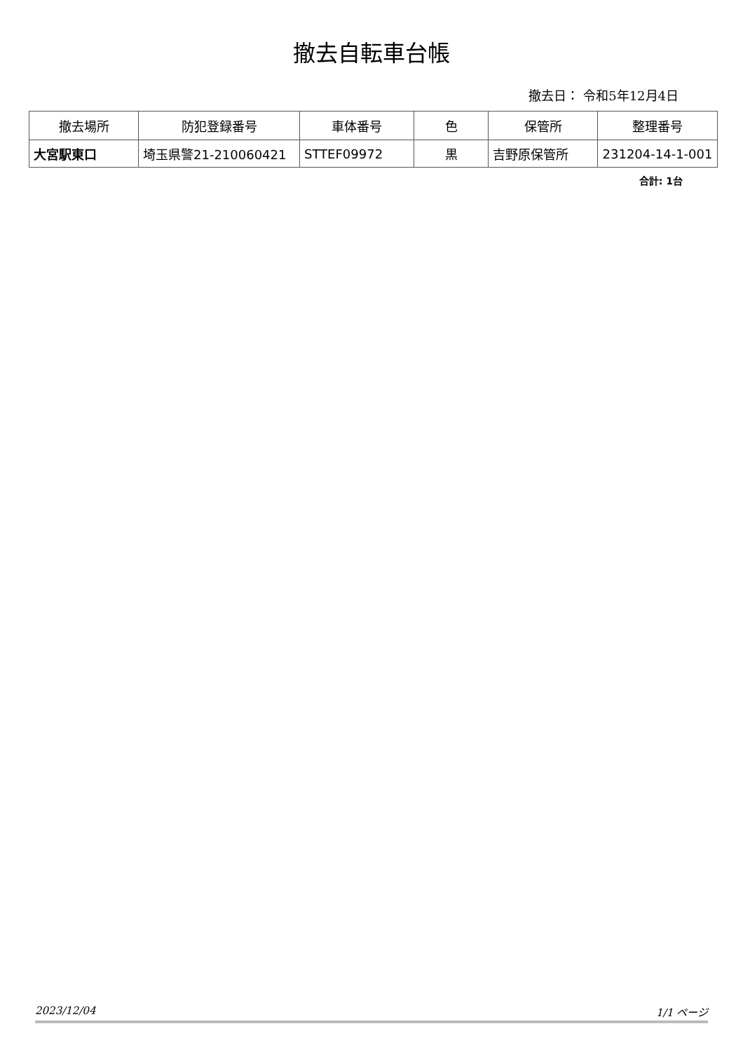撤去自転車台帳
撤去日： 令和5年12月4日
| 撤去場所 | 防犯登録番号 | 車体番号 | 色 | 保管所 | 整理番号 |
| --- | --- | --- | --- | --- | --- |
| 大宮駅東口 | 埼玉県警21-210060421 | STTEF09972 | 黒 | 吉野原保管所 | 231204-14-1-001 |
合計: 1台
2023/12/04 1/1 ページ